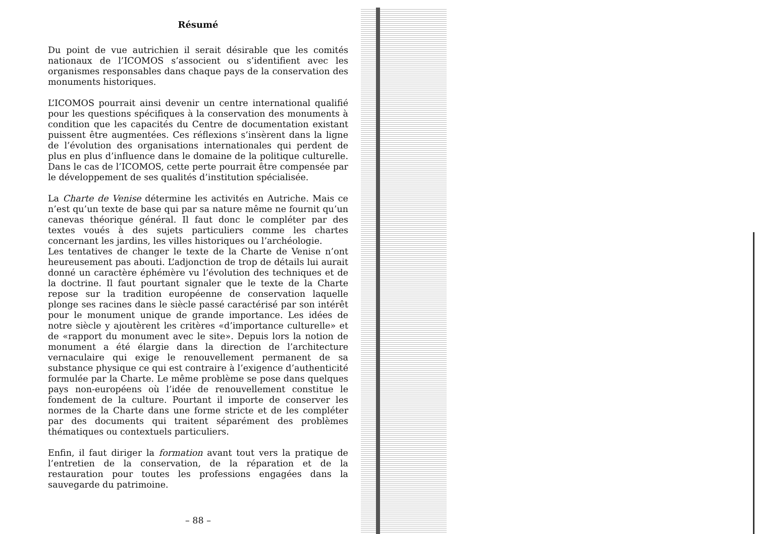Résumé
Du point de vue autrichien il serait désirable que les comités nationaux de l’ICOMOS s’associent ou s’identifient avec les organismes responsables dans chaque pays de la conservation des monuments historiques.
L’ICOMOS pourrait ainsi devenir un centre international qualifié pour les questions spécifiques à la conservation des monuments à condition que les capacités du Centre de documentation existant puissent être augmentées. Ces réflexions s’insèrent dans la ligne de l’évolution des organisations internationales qui perdent de plus en plus d’influence dans le domaine de la politique culturelle. Dans le cas de l’ICOMOS, cette perte pourrait être compensée par le développement de ses qualités d’institution spécialisée.
La Charte de Venise détermine les activités en Autriche. Mais ce n’est qu’un texte de base qui par sa nature même ne fournit qu’un canevas théorique général. Il faut donc le compléter par des textes voués à des sujets particuliers comme les chartes concernant les jardins, les villes historiques ou l’archéologie.
Les tentatives de changer le texte de la Charte de Venise n’ont heureusement pas abouti. L’adjonction de trop de détails lui aurait donné un caractère éphémère vu l’évolution des techniques et de la doctrine. Il faut pourtant signaler que le texte de la Charte repose sur la tradition européenne de conservation laquelle plonge ses racines dans le siècle passé caractérisé par son intérêt pour le monument unique de grande importance. Les idées de notre siècle y ajoutèrent les critères «d’importance culturelle» et de «rapport du monument avec le site». Depuis lors la notion de monument a été élargie dans la direction de l’architecture vernaculaire qui exige le renouvellement permanent de sa substance physique ce qui est contraire à l’exigence d’authenticité formulée par la Charte. Le même problème se pose dans quelques pays non-européens où l’idée de renouvellement constitue le fondement de la culture. Pourtant il importe de conserver les normes de la Charte dans une forme stricte et de les compléter par des documents qui traitent séparément des problèmes thématiques ou contextuels particuliers.
Enfin, il faut diriger la formation avant tout vers la pratique de l’entretien de la conservation, de la réparation et de la restauration pour toutes les professions engagées dans la sauvegarde du patrimoine.
– 88 –